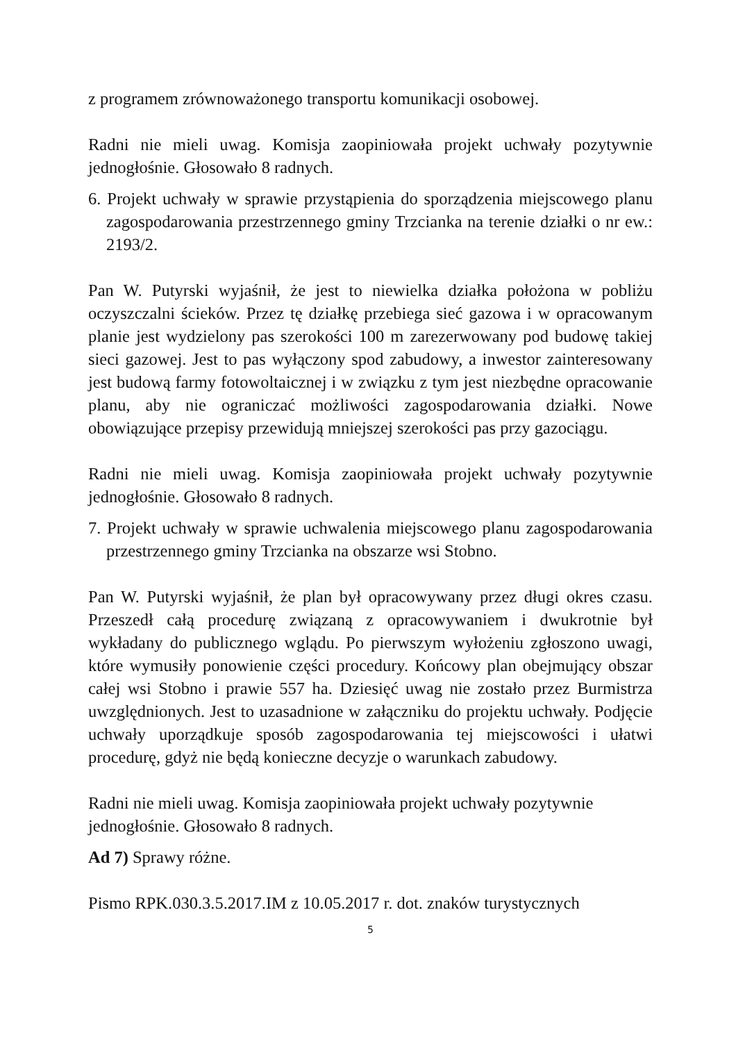z programem zrównoważonego transportu komunikacji osobowej.
Radni nie mieli uwag. Komisja zaopiniowała projekt uchwały pozytywnie jednogłośnie. Głosowało 8 radnych.
6. Projekt uchwały w sprawie przystąpienia do sporządzenia miejscowego planu zagospodarowania przestrzennego gminy Trzcianka na terenie działki o nr ew.: 2193/2.
Pan W. Putyrski wyjaśnił, że jest to niewielka działka położona w pobliżu oczyszczalni ścieków. Przez tę działkę przebiega sieć gazowa i w opracowanym planie jest wydzielony pas szerokości 100 m zarezerwowany pod budowę takiej sieci gazowej. Jest to pas wyłączony spod zabudowy, a inwestor zainteresowany jest budową farmy fotowoltaicznej i w związku z tym jest niezbędne opracowanie planu, aby nie ograniczać możliwości zagospodarowania działki. Nowe obowiązujące przepisy przewidują mniejszej szerokości pas przy gazociągu.
Radni nie mieli uwag. Komisja zaopiniowała projekt uchwały pozytywnie jednogłośnie. Głosowało 8 radnych.
7. Projekt uchwały w sprawie uchwalenia miejscowego planu zagospodarowania przestrzennego gminy Trzcianka na obszarze wsi Stobno.
Pan W. Putyrski wyjaśnił, że plan był opracowywany przez długi okres czasu. Przeszedł całą procedurę związaną z opracowywaniem i dwukrotnie był wykładany do publicznego wglądu. Po pierwszym wyłożeniu zgłoszono uwagi, które wymusiły ponowienie części procedury. Końcowy plan obejmujący obszar całej wsi Stobno i prawie 557 ha. Dziesięć uwag nie zostało przez Burmistrza uwzględnionych. Jest to uzasadnione w załączniku do projektu uchwały. Podjęcie uchwały uporządkuje sposób zagospodarowania tej miejscowości i ułatwi procedurę, gdyż nie będą konieczne decyzje o warunkach zabudowy.
Radni nie mieli uwag. Komisja zaopiniowała projekt uchwały pozytywnie
jednogłośnie. Głosowało 8 radnych.
Ad 7) Sprawy różne.
Pismo RPK.030.3.5.2017.IM z 10.05.2017 r. dot. znaków turystycznych
5